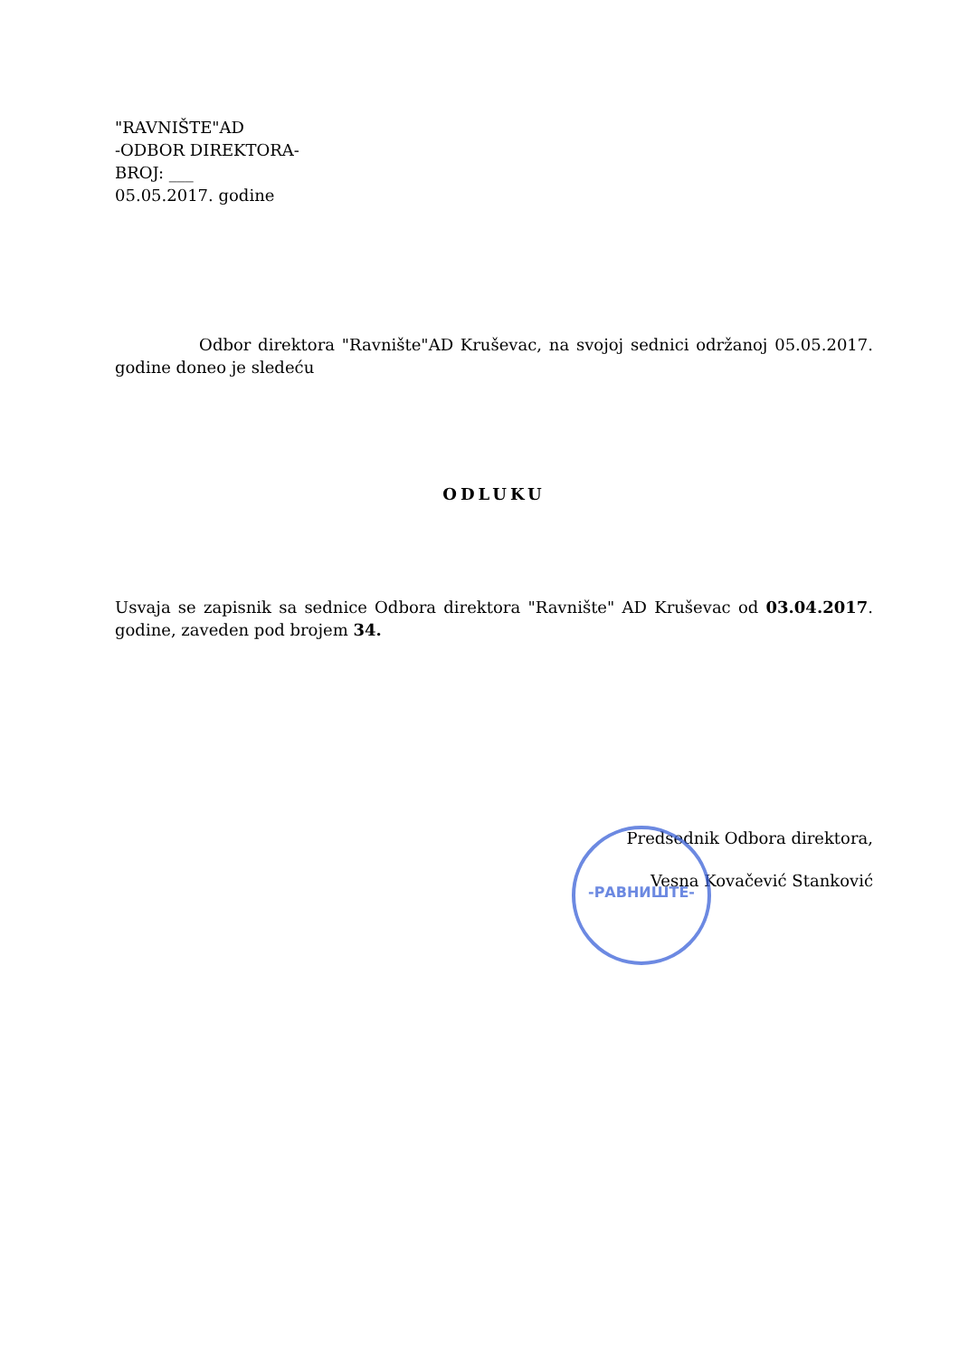"RAVNIŠTE"AD
-ODBOR DIREKTORA-
BROJ: ___
05.05.2017. godine
Odbor direktora "Ravnište"AD Kruševac, na svojoj sednici održanoj 05.05.2017. godine doneo je sledeću
ODLUKU
Usvaja se zapisnik sa sednice Odbora direktora "Ravnište" AD Kruševac od 03.04.2017. godine, zaveden pod brojem 34.
Predsednik Odbora direktora,
Vesna Kovačević Stanković
-РАВНИШТЕ-